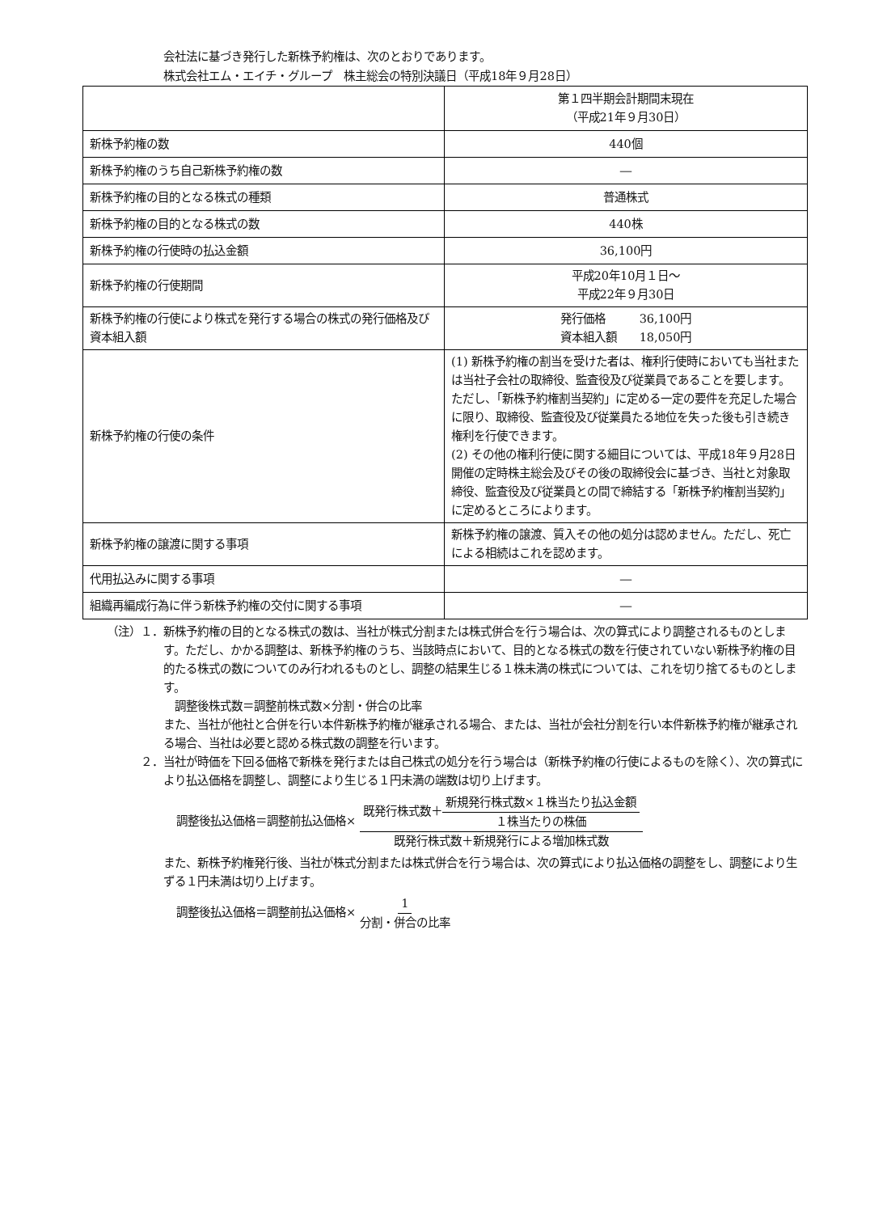会社法に基づき発行した新株予約権は、次のとおりであります。
株式会社エム・エイチ・グループ　株主総会の特別決議日（平成18年９月28日）
| | 第１四半期会計期間末現在 （平成21年９月30日） |
| 新株予約権の数 | 440個 |
| 新株予約権のうち自己新株予約権の数 | ― |
| 新株予約権の目的となる株式の種類 | 普通株式 |
| 新株予約権の目的となる株式の数 | 440株 |
| 新株予約権の行使時の払込金額 | 36,100円 |
| 新株予約権の行使期間 | 平成20年10月１日～ 平成22年９月30日 |
| 新株予約権の行使により株式を発行する場合の株式の発行価格及び資本組入額 | 発行価格 36,100円 資本組入額 18,050円 |
| 新株予約権の行使の条件 | (1) 新株予約権の割当を受けた者は、権利行使時においても当社または当社子会社の取締役、監査役及び従業員であることを要します。ただし、「新株予約権割当契約」に定める一定の要件を充足した場合に限り、取締役、監査役及び従業員たる地位を失った後も引き続き権利を行使できます。 (2) その他の権利行使に関する細目については、平成18年９月28日開催の定時株主総会及びその後の取締役会に基づき、当社と対象取締役、監査役及び従業員との間で締結する「新株予約権割当契約」に定めるところによります。 |
| 新株予約権の譲渡に関する事項 | 新株予約権の譲渡、質入その他の処分は認めません。ただし、死亡による相続はこれを認めます。 |
| 代用払込みに関する事項 | ― |
| 組織再編成行為に伴う新株予約権の交付に関する事項 | ― |
（注）１． 新株予約権の目的となる株式の数は、当社が株式分割または株式併合を行う場合は、次の算式により調整されるものとします。ただし、かかる調整は、新株予約権のうち、当該時点において、目的となる株式の数を行使されていない新株予約権の目的たる株式の数についてのみ行われるものとし、調整の結果生じる１株未満の株式については、これを切り捨てるものとします。
　調整後株式数＝調整前株式数×分割・併合の比率
また、当社が他社と合併を行い本件新株予約権が継承される場合、または、当社が会社分割を行い本件新株予約権が継承される場合、当社は必要と認める株式数の調整を行います。
２． 当社が時価を下回る価格で新株を発行または自己株式の処分を行う場合は（新株予約権の行使によるものを除く）、次の算式により払込価格を調整し、調整により生じる１円未満の端数は切り上げます。
調整後払込価格＝調整前払込価格× 既発行株式数＋新規発行株式数×１株当たり払込金額 １株当たりの株価 既発行株式数＋新規発行による増加株式数
また、新株予約権発行後、当社が株式分割または株式併合を行う場合は、次の算式により払込価格の調整をし、調整により生ずる１円未満は切り上げます。
調整後払込価格＝調整前払込価格× 1 分割・併合の比率